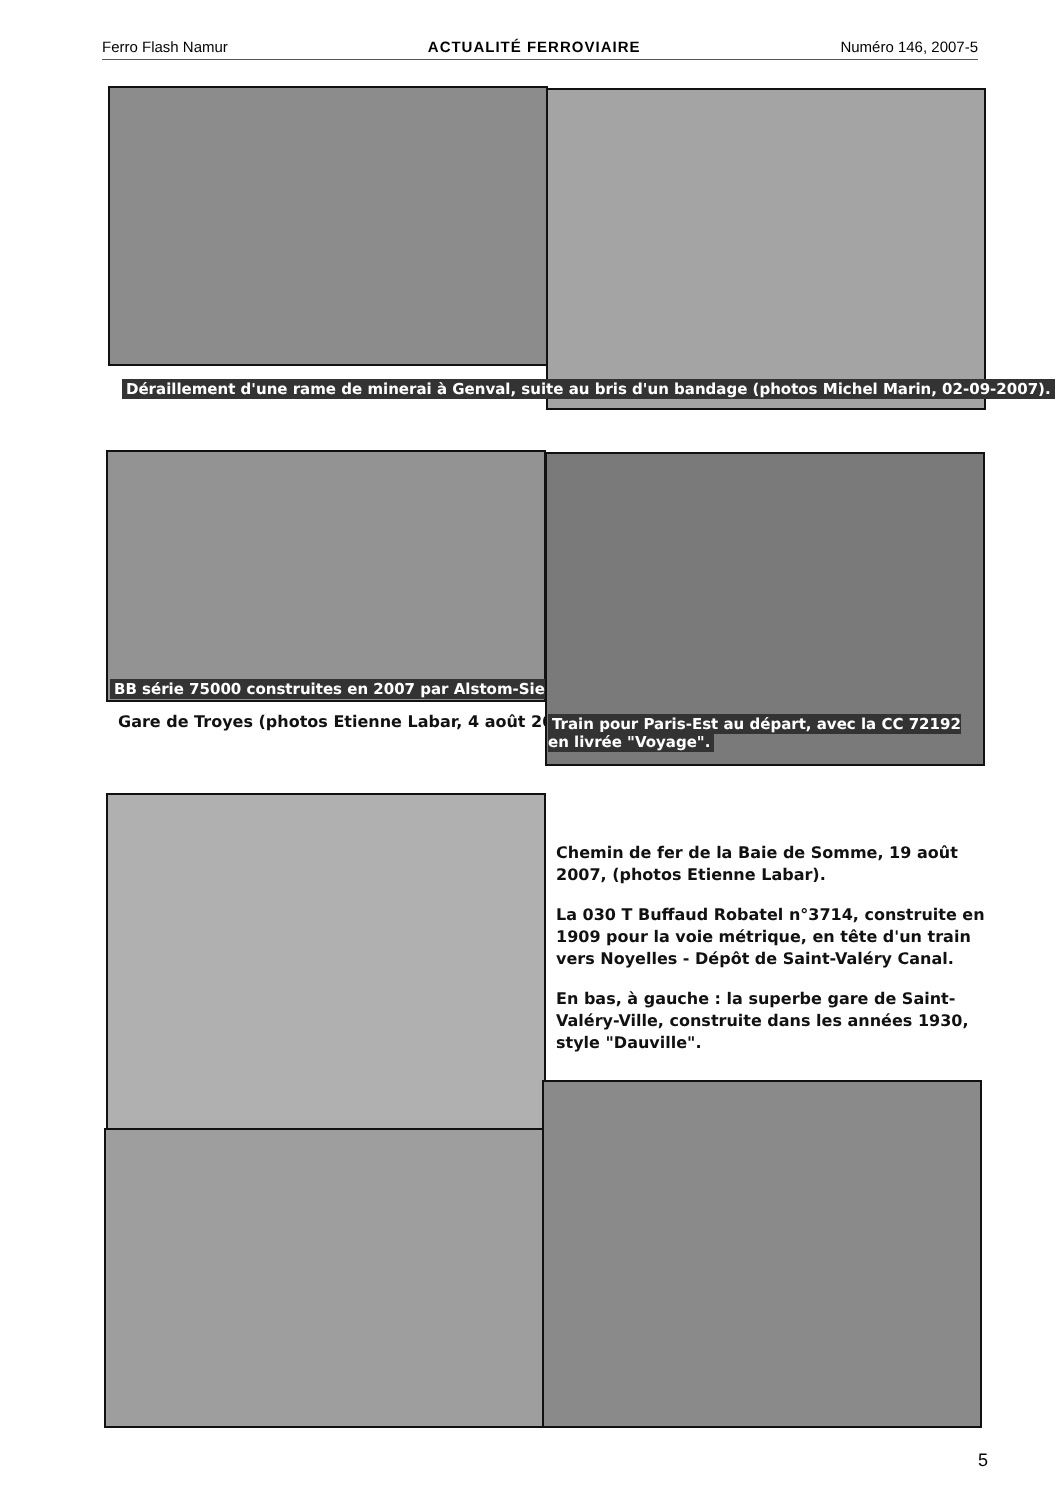Ferro Flash Namur ACTUALITÉ FERROVIAIRE Numéro 146, 2007-5
Déraillement d'une rame de minerai à Genval, suite au bris d'un bandage (photos Michel Marin, 02-09-2007).
BB série 75000 construites en 2007 par Alstom-Siemens
Gare de Troyes (photos Etienne Labar, 4 août 2007).
Train pour Paris-Est au départ, avec la CC 72192 en livrée "Voyage".
Chemin de fer de la Baie de Somme, 19 août 2007, (photos Etienne Labar).
La 030 T Buffaud Robatel n°3714, construite en 1909 pour la voie métrique, en tête d'un train vers Noyelles - Dépôt de Saint-Valéry Canal.
En bas, à gauche : la superbe gare de Saint-Valéry-Ville, construite dans les années 1930, style "Dauville".
5